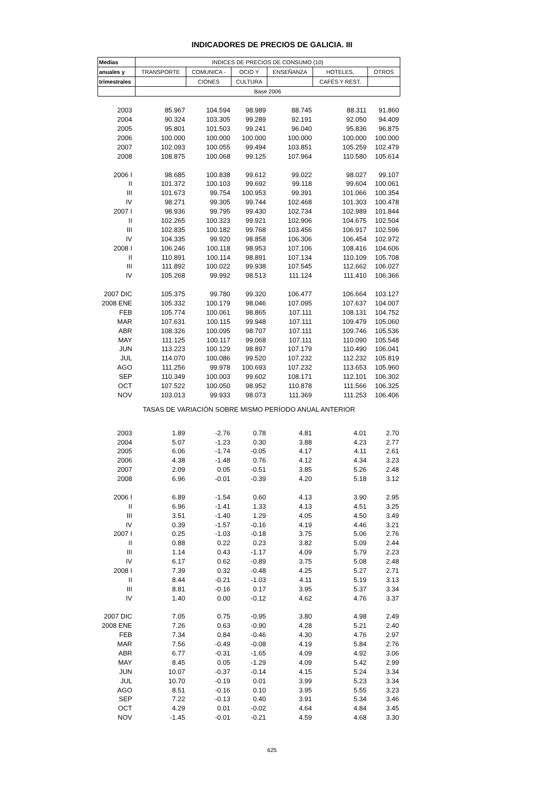INDICADORES DE PRECIOS DE GALICIA. III
| Medias | INDICES DE PRECIOS DE CONSUMO (10) | | | | | |
| --- | --- | --- | --- | --- | --- | --- |
| anuales y | TRANSPORTE | COMUNICA - | OCIO Y | ENSEÑANZA | HOTELES, | OTROS |
| trimestrales | | CIONES | CULTURA | | CAFÉS Y REST. | |
| | Base 2006 | | | | | |
| 2003 | 85.967 | 104.594 | 98.989 | 88.745 | 88.311 | 91.860 |
| 2004 | 90.324 | 103.305 | 99.289 | 92.191 | 92.050 | 94.409 |
| 2005 | 95.801 | 101.503 | 99.241 | 96.040 | 95.836 | 96.875 |
| 2006 | 100.000 | 100.000 | 100.000 | 100.000 | 100.000 | 100.000 |
| 2007 | 102.093 | 100.055 | 99.494 | 103.851 | 105.259 | 102.479 |
| 2008 | 108.875 | 100.068 | 99.125 | 107.964 | 110.580 | 105.614 |
| 2006 I | 98.685 | 100.838 | 99.612 | 99.022 | 98.027 | 99.107 |
| II | 101.372 | 100.103 | 99.692 | 99.118 | 99.604 | 100.061 |
| III | 101.673 | 99.754 | 100.953 | 99.391 | 101.066 | 100.354 |
| IV | 98.271 | 99.305 | 99.744 | 102.468 | 101.303 | 100.478 |
| 2007 I | 98.936 | 99.795 | 99.430 | 102.734 | 102.989 | 101.844 |
| II | 102.265 | 100.323 | 99.921 | 102.906 | 104.675 | 102.504 |
| III | 102.835 | 100.182 | 99.768 | 103.456 | 106.917 | 102.596 |
| IV | 104.335 | 99.920 | 98.858 | 106.306 | 106.454 | 102.972 |
| 2008 I | 106.246 | 100.118 | 98.953 | 107.106 | 108.416 | 104.606 |
| II | 110.891 | 100.114 | 98.891 | 107.134 | 110.109 | 105.708 |
| III | 111.892 | 100.022 | 99.938 | 107.545 | 112.662 | 106.027 |
| IV | 105.268 | 99.992 | 98.513 | 111.124 | 111.410 | 106.366 |
| 2007 DIC | 105.375 | 99.780 | 99.320 | 106.477 | 106.664 | 103.127 |
| 2008 ENE | 105.332 | 100.179 | 98.046 | 107.095 | 107.637 | 104.007 |
| FEB | 105.774 | 100.061 | 98.865 | 107.111 | 108.131 | 104.752 |
| MAR | 107.631 | 100.115 | 99.948 | 107.111 | 109.479 | 105.060 |
| ABR | 108.326 | 100.095 | 98.707 | 107.111 | 109.746 | 105.536 |
| MAY | 111.125 | 100.117 | 99.068 | 107.111 | 110.090 | 105.548 |
| JUN | 113.223 | 100.129 | 98.897 | 107.179 | 110.490 | 106.041 |
| JUL | 114.070 | 100.086 | 99.520 | 107.232 | 112.232 | 105.819 |
| AGO | 111.256 | 99.978 | 100.693 | 107.232 | 113.653 | 105.960 |
| SEP | 110.349 | 100.003 | 99.602 | 108.171 | 112.101 | 106.302 |
| OCT | 107.522 | 100.050 | 98.952 | 110.878 | 111.566 | 106.325 |
| NOV | 103.013 | 99.933 | 98.073 | 111.369 | 111.253 | 106.406 |
| TASAS DE VARIACIÓN SOBRE MISMO PERÍODO ANUAL ANTERIOR | | | | | | |
| 2003 | 1.89 | -2.76 | 0.78 | 4.81 | 4.01 | 2.70 |
| 2004 | 5.07 | -1.23 | 0.30 | 3.88 | 4.23 | 2.77 |
| 2005 | 6.06 | -1.74 | -0.05 | 4.17 | 4.11 | 2.61 |
| 2006 | 4.38 | -1.48 | 0.76 | 4.12 | 4.34 | 3.23 |
| 2007 | 2.09 | 0.05 | -0.51 | 3.85 | 5.26 | 2.48 |
| 2008 | 6.96 | -0.01 | -0.39 | 4.20 | 5.18 | 3.12 |
| 2006 I | 6.89 | -1.54 | 0.60 | 4.13 | 3.90 | 2.95 |
| II | 6.96 | -1.41 | 1.33 | 4.13 | 4.51 | 3.25 |
| III | 3.51 | -1.40 | 1.29 | 4.05 | 4.50 | 3.49 |
| IV | 0.39 | -1.57 | -0.16 | 4.19 | 4.46 | 3.21 |
| 2007 I | 0.25 | -1.03 | -0.18 | 3.75 | 5.06 | 2.76 |
| II | 0.88 | 0.22 | 0.23 | 3.82 | 5.09 | 2.44 |
| III | 1.14 | 0.43 | -1.17 | 4.09 | 5.79 | 2.23 |
| IV | 6.17 | 0.62 | -0.89 | 3.75 | 5.08 | 2.48 |
| 2008 I | 7.39 | 0.32 | -0.48 | 4.25 | 5.27 | 2.71 |
| II | 8.44 | -0.21 | -1.03 | 4.11 | 5.19 | 3.13 |
| III | 8.81 | -0.16 | 0.17 | 3.95 | 5.37 | 3.34 |
| IV | 1.40 | 0.00 | -0.12 | 4.62 | 4.76 | 3.37 |
| 2007 DIC | 7.05 | 0.75 | -0.95 | 3.80 | 4.98 | 2.49 |
| 2008 ENE | 7.26 | 0.63 | -0.90 | 4.28 | 5.21 | 2.40 |
| FEB | 7.34 | 0.84 | -0.46 | 4.30 | 4.76 | 2.97 |
| MAR | 7.56 | -0.49 | -0.08 | 4.19 | 5.84 | 2.76 |
| ABR | 6.77 | -0.31 | -1.65 | 4.09 | 4.92 | 3.06 |
| MAY | 8.45 | 0.05 | -1.29 | 4.09 | 5.42 | 2.99 |
| JUN | 10.07 | -0.37 | -0.14 | 4.15 | 5.24 | 3.34 |
| JUL | 10.70 | -0.19 | 0.01 | 3.99 | 5.23 | 3.34 |
| AGO | 8.51 | -0.16 | 0.10 | 3.95 | 5.55 | 3.23 |
| SEP | 7.22 | -0.13 | 0.40 | 3.91 | 5.34 | 3.46 |
| OCT | 4.29 | 0.01 | -0.02 | 4.64 | 4.84 | 3.45 |
| NOV | -1.45 | -0.01 | -0.21 | 4.59 | 4.68 | 3.30 |
625